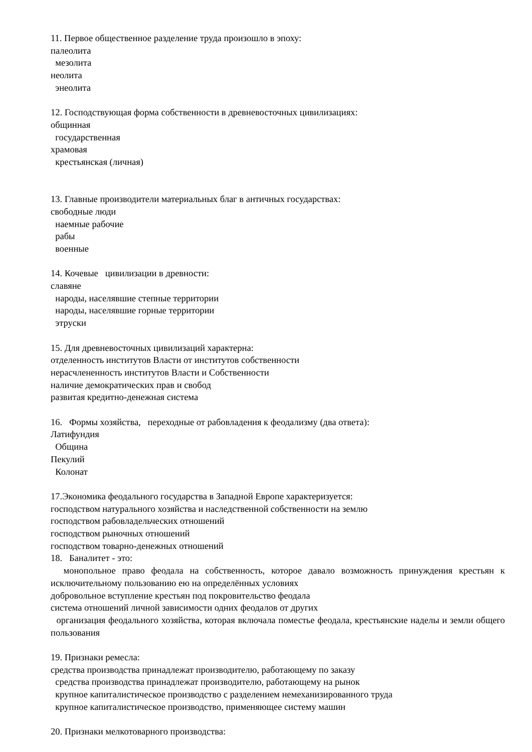11. Первое общественное разделение труда произошло в эпоху:
палеолита
мезолита
неолита
энеолита
12. Господствующая форма собственности в древневосточных цивилизациях:
общинная
государственная
храмовая
крестьянская (личная)
13. Главные производители материальных благ в античных государствах:
свободные люди
наемные рабочие
рабы
военные
14. Кочевые цивилизации в древности:
славяне
народы, населявшие степные территории
народы, населявшие горные территории
этруски
15. Для древневосточных цивилизаций характерна:
отделенность институтов Власти от институтов собственности
нерасчлененность институтов Власти и Собственности
наличие демократических прав и свобод
развитая кредитно-денежная система
16. Формы хозяйства, переходные от рабовладения к феодализму (два ответа):
Латифундия
Община
Пекулий
Колонат
17.Экономика феодального государства в Западной Европе характеризуется:
господством натурального хозяйства и наследственной собственности на землю
господством рабовладельческих отношений
господством рыночных отношений
господством товарно-денежных отношений
18. Баналитет - это:
монопольное право феодала на собственность, которое давало возможность принуждения крестьян к исключительному пользованию ею на определённых условиях
добровольное вступление крестьян под покровительство феодала
система отношений личной зависимости одних феодалов от других
организация феодального хозяйства, которая включала поместье феодала, крестьянские наделы и земли общего пользования
19. Признаки ремесла:
средства производства принадлежат производителю, работающему по заказу
средства производства принадлежат производителю, работающему на рынок
крупное капиталистическое производство с разделением немеханизированного труда
крупное капиталистическое производство, применяющее систему машин
20. Признаки мелкотоварного производства: